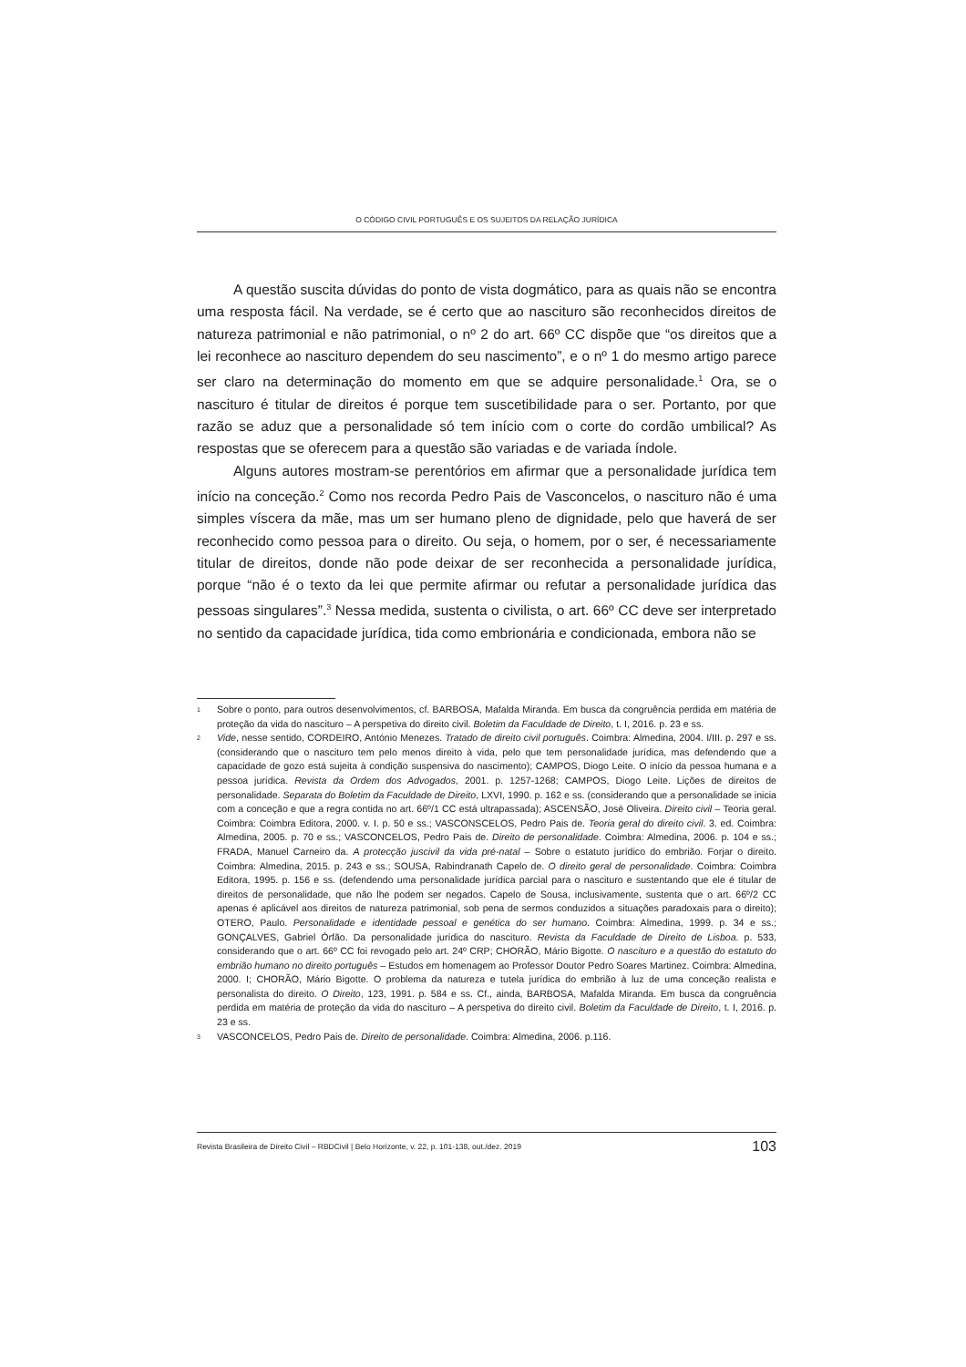O CÓDIGO CIVIL PORTUGUÊS E OS SUJEITOS DA RELAÇÃO JURÍDICA
A questão suscita dúvidas do ponto de vista dogmático, para as quais não se encontra uma resposta fácil. Na verdade, se é certo que ao nascituro são reconhecidos direitos de natureza patrimonial e não patrimonial, o nº 2 do art. 66º CC dispõe que “os direitos que a lei reconhece ao nascituro dependem do seu nascimento”, e o nº 1 do mesmo artigo parece ser claro na determinação do momento em que se adquire personalidade.<sup>1</sup> Ora, se o nascituro é titular de direitos é porque tem suscetibilidade para o ser. Portanto, por que razão se aduz que a personalidade só tem início com o corte do cordão umbilical? As respostas que se oferecem para a questão são variadas e de variada índole.
Alguns autores mostram-se perentórios em afirmar que a personalidade jurídica tem início na conceção.<sup>2</sup> Como nos recorda Pedro Pais de Vasconcelos, o nascituro não é uma simples víscera da mãe, mas um ser humano pleno de dignidade, pelo que haverá de ser reconhecido como pessoa para o direito. Ou seja, o homem, por o ser, é necessariamente titular de direitos, donde não pode deixar de ser reconhecida a personalidade jurídica, porque “não é o texto da lei que permite afirmar ou refutar a personalidade jurídica das pessoas singulares”.<sup>3</sup> Nessa medida, sustenta o civilista, o art. 66º CC deve ser interpretado no sentido da capacidade jurídica, tida como embrionária e condicionada, embora não se
1 Sobre o ponto, para outros desenvolvimentos, cf. BARBOSA, Mafalda Miranda. Em busca da congruência perdida em matéria de proteção da vida do nascituro – A perspetiva do direito civil. Boletim da Faculdade de Direito, t. I, 2016. p. 23 e ss.
2 Vide, nesse sentido, CORDEIRO, António Menezes. Tratado de direito civil português. Coimbra: Almedina, 2004. I/III. p. 297 e ss. (considerando que o nascituro tem pelo menos direito à vida, pelo que tem personalidade jurídica, mas defendendo que a capacidade de gozo está sujeita à condição suspensiva do nascimento); CAMPOS, Diogo Leite. O início da pessoa humana e a pessoa jurídica. Revista da Ordem dos Advogados, 2001. p. 1257-1268; CAMPOS, Diogo Leite. Lições de direitos de personalidade. Separata do Boletim da Faculdade de Direito, LXVI, 1990. p. 162 e ss. (considerando que a personalidade se inicia com a conceção e que a regra contida no art. 66º/1 CC está ultrapassada); ASCENSÃO, José Oliveira. Direito civil – Teoria geral. Coimbra: Coimbra Editora, 2000. v. I. p. 50 e ss.; VASCONSCELOS, Pedro Pais de. Teoria geral do direito civil. 3. ed. Coimbra: Almedina, 2005. p. 70 e ss.; VASCONCELOS, Pedro Pais de. Direito de personalidade. Coimbra: Almedina, 2006. p. 104 e ss.; FRADA, Manuel Carneiro da. A protecção juscivil da vida pré-natal – Sobre o estatuto jurídico do embrião. Forjar o direito. Coimbra: Almedina, 2015. p. 243 e ss.; SOUSA, Rabindranath Capelo de. O direito geral de personalidade. Coimbra: Coimbra Editora, 1995. p. 156 e ss. (defendendo uma personalidade jurídica parcial para o nascituro e sustentando que ele é titular de direitos de personalidade, que não lhe podem ser negados. Capelo de Sousa, inclusivamente, sustenta que o art. 66º/2 CC apenas é aplicável aos direitos de natureza patrimonial, sob pena de sermos conduzidos a situações paradoxais para o direito); OTERO, Paulo. Personalidade e identidade pessoal e genética do ser humano. Coimbra: Almedina, 1999. p. 34 e ss.; GONÇALVES, Gabriel Órfão. Da personalidade jurídica do nascituro. Revista da Faculdade de Direito de Lisboa. p. 533, considerando que o art. 66º CC foi revogado pelo art. 24º CRP; CHORÃO, Mário Bigotte. O nascituro e a questão do estatuto do embrião humano no direito português – Estudos em homenagem ao Professor Doutor Pedro Soares Martinez. Coimbra: Almedina, 2000. I; CHORÃO, Mário Bigotte. O problema da natureza e tutela jurídica do embrião à luz de uma conceção realista e personalista do direito. O Direito, 123, 1991. p. 584 e ss. Cf., ainda, BARBOSA, Mafalda Miranda. Em busca da congruência perdida em matéria de proteção da vida do nascituro – A perspetiva do direito civil. Boletim da Faculdade de Direito, t. I, 2016. p. 23 e ss.
3 VASCONCELOS, Pedro Pais de. Direito de personalidade. Coimbra: Almedina, 2006. p.116.
Revista Brasileira de Direito Civil – RBDCivil | Belo Horizonte, v. 22, p. 101-138, out./dez. 2019 103